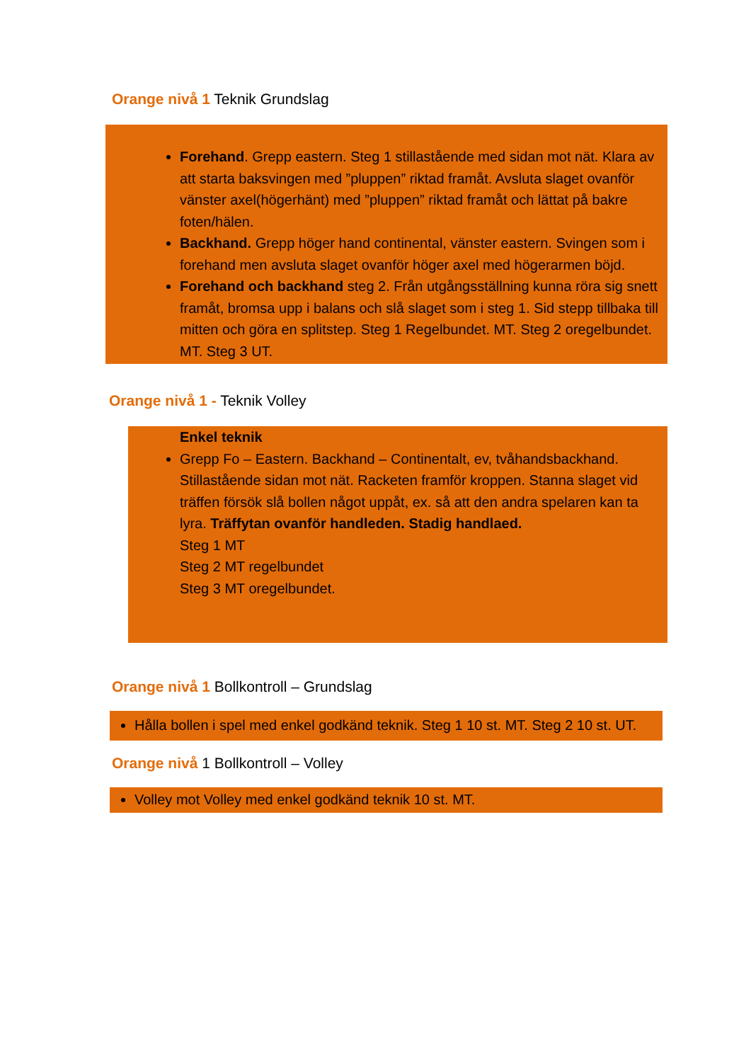Orange nivå 1 Teknik Grundslag
Forehand. Grepp eastern. Steg 1 stillastående med sidan mot nät. Klara av att starta baksvingen med ”pluppen” riktad framåt. Avsluta slaget ovanför vänster axel(högerhänt) med ”pluppen” riktad framåt och lättat på bakre foten/hälen.
Backhand. Grepp höger hand continental, vänster eastern. Svingen som i forehand men avsluta slaget ovanför höger axel med högerarmen böjd.
Forehand och backhand steg 2. Från utgångsställning kunna röra sig snett framåt, bromsa upp i balans och slå slaget som i steg 1. Sid stepp tillbaka till mitten och göra en splitstep. Steg 1 Regelbundet. MT. Steg 2 oregelbundet. MT. Steg 3 UT.
Orange nivå 1 - Teknik Volley
Enkel teknik
Grepp Fo – Eastern. Backhand – Continentalt, ev, tvåhandsbackhand.
Stillastående sidan mot nät. Racketen framför kroppen. Stanna slaget vid träffen försök slå bollen något uppåt, ex. så att den andra spelaren kan ta lyra. Träffytan ovanför handleden. Stadig handlaed.
Steg 1 MT
Steg 2 MT regelbundet
Steg 3 MT oregelbundet.
Orange nivå 1 Bollkontroll – Grundslag
Hålla bollen i spel med enkel godkänd teknik. Steg 1 10 st. MT. Steg 2 10 st. UT.
Orange nivå 1 Bollkontroll – Volley
Volley mot Volley med enkel godkänd teknik 10 st. MT.